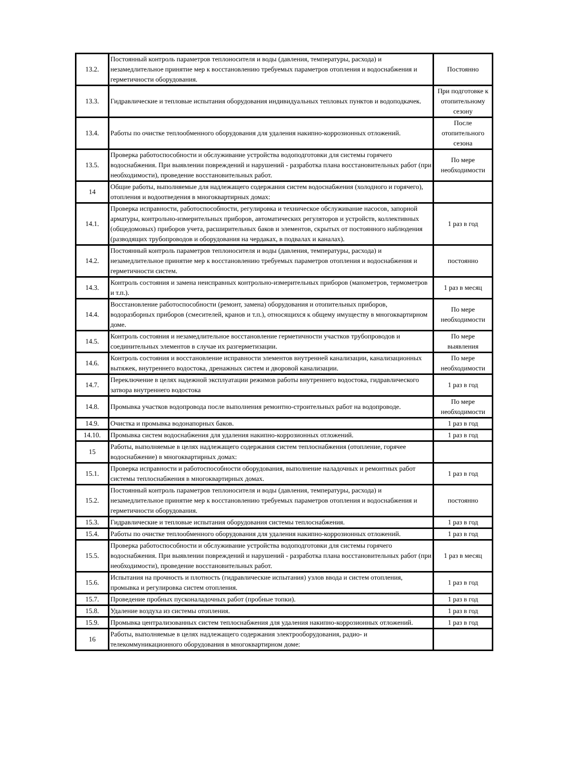| 13.2. | Постоянный контроль параметров теплоносителя и воды (давления, температуры, расхода) и незамедлительное принятие мер к восстановлению требуемых параметров отопления и водоснабжения и герметичности оборудования. | Постоянно |
| 13.3. | Гидравлические и тепловые испытания оборудования индивидуальных тепловых пунктов и водоподкачек. | При подготовке к отопительному сезону |
| 13.4. | Работы по очистке теплообменного оборудования для удаления накипно-коррозионных отложений. | После отопительного сезона |
| 13.5. | Проверка работоспособности и обслуживание устройства водоподготовки для системы горячего водоснабжения. При выявлении повреждений и нарушений - разработка плана восстановительных работ (при необходимости), проведение восстановительных работ. | По мере необходимости |
| 14 | Общие работы, выполняемые для надлежащего содержания систем водоснабжения (холодного и горячего), отопления и водоотведения в многоквартирных домах: | |
| 14.1. | Проверка исправности, работоспособности, регулировка и техническое обслуживание насосов, запорной арматуры, контрольно-измерительных приборов, автоматических регуляторов и устройств, коллективных (общедомовых) приборов учета, расширительных баков и элементов, скрытых от постоянного наблюдения (разводящих трубопроводов и оборудования на чердаках, в подвалах и каналах). | 1 раз в год |
| 14.2. | Постоянный контроль параметров теплоносителя и воды (давления, температуры, расхода) и незамедлительное принятие мер к восстановлению требуемых параметров отопления и водоснабжения и герметичности систем. | постоянно |
| 14.3. | Контроль состояния и замена неисправных контрольно-измерительных приборов (манометров, термометров и т.п.). | 1 раз в месяц |
| 14.4. | Восстановление работоспособности (ремонт, замена) оборудования и отопительных приборов, водоразборных приборов (смесителей, кранов и т.п.), относящихся к общему имуществу в многоквартирном доме. | По мере необходимости |
| 14.5. | Контроль состояния и незамедлительное восстановление герметичности участков трубопроводов и соединительных элементов в случае их разгерметизации. | По мере выявления |
| 14.6. | Контроль состояния и восстановление исправности элементов внутренней канализации, канализационных вытяжек, внутреннего водостока, дренажных систем и дворовой канализации. | По мере необходимости |
| 14.7. | Переключение в целях надежной эксплуатации режимов работы внутреннего водостока, гидравлического затвора внутреннего водостока | 1 раз в год |
| 14.8. | Промывка участков водопровода после выполнения ремонтно-строительных работ на водопроводе. | По мере необходимости |
| 14.9. | Очистка и промывка водонапорных баков. | 1 раз в год |
| 14.10. | Промывка систем водоснабжения для удаления накипно-коррозионных отложений. | 1 раз в год |
| 15 | Работы, выполняемые в целях надлежащего содержания систем теплоснабжения (отопление, горячее водоснабжение) в многоквартирных домах: | |
| 15.1. | Проверка исправности и работоспособности оборудования, выполнение наладочных и ремонтных работ системы теплоснабжения в многоквартирных домах. | 1 раз в год |
| 15.2. | Постоянный контроль параметров теплоносителя и воды (давления, температуры, расхода) и незамедлительное принятие мер к восстановлению требуемых параметров отопления и водоснабжения и герметичности оборудования. | постоянно |
| 15.3. | Гидравлические и тепловые испытания оборудования системы теплоснабжения. | 1 раз в год |
| 15.4. | Работы по очистке теплообменного оборудования для удаления накипно-коррозионных отложений. | 1 раз в год |
| 15.5. | Проверка работоспособности и обслуживание устройства водоподготовки для системы горячего водоснабжения. При выявлении повреждений и нарушений - разработка плана восстановительных работ (при необходимости), проведение восстановительных работ. | 1 раз в месяц |
| 15.6. | Испытания на прочность и плотность (гидравлические испытания) узлов ввода и систем отопления, промывка и регулировка систем отопления. | 1 раз в год |
| 15.7. | Проведение пробных пусконаладочных работ (пробные топки). | 1 раз в год |
| 15.8. | Удаление воздуха из системы отопления. | 1 раз в год |
| 15.9. | Промывка централизованных систем теплоснабжения для удаления накипно-коррозионных отложений. | 1 раз в год |
| 16 | Работы, выполняемые в целях надлежащего содержания электрооборудования, радио- и телекоммуникационного оборудования в многоквартирном доме: | |